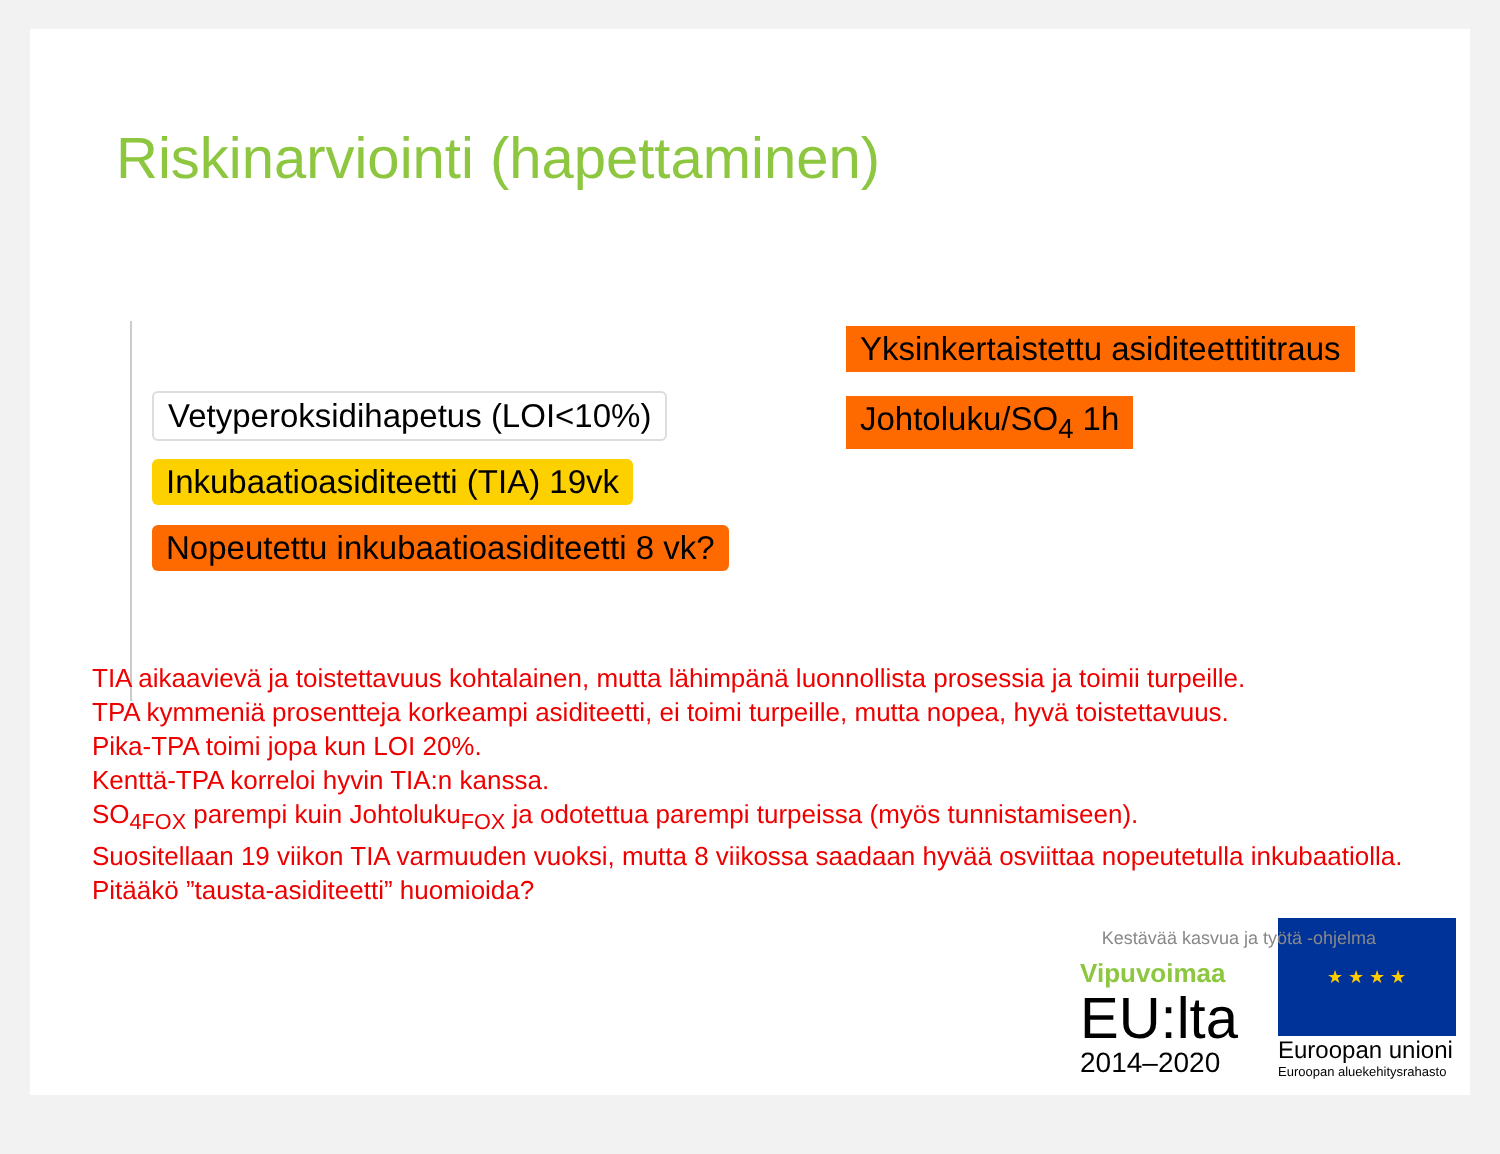Riskinarviointi (hapettaminen)
Yksinkertaistettu asiditeettititraus
Vetyperoksidihapetus (LOI<10%) Johtoluku/SO<sub>4</sub> 1h
Inkubaatioasiditeetti (TIA) 19vk
Nopeutettu inkubaatioasiditeetti 8 vk?
TIA aikaavievä ja toistettavuus kohtalainen, mutta lähimpänä luonnollista prosessia ja toimii turpeille.
TPA kymmeniä prosentteja korkeampi asiditeetti, ei toimi turpeille, mutta nopea, hyvä toistettavuus.
Pika-TPA toimi jopa kun LOI 20%.
Kenttä-TPA korreloi hyvin TIA:n kanssa.
SO<sub>4FOX</sub> parempi kuin Johtoluku<sub>FOX</sub> ja odotettua parempi turpeissa (myös tunnistamiseen).
Suositellaan 19 viikon TIA varmuuden vuoksi, mutta 8 viikossa saadaan hyvää osviittaa nopeutetulla inkubaatiolla.
Pitääkö ”tausta-asiditeetti” huomioida?
Kestävää kasvua ja työtä -ohjelma
Vipuvoimaa
EU:lta
2014–2020
★ ★ ★ ★
Euroopan unioni
Euroopan aluekehitysrahasto